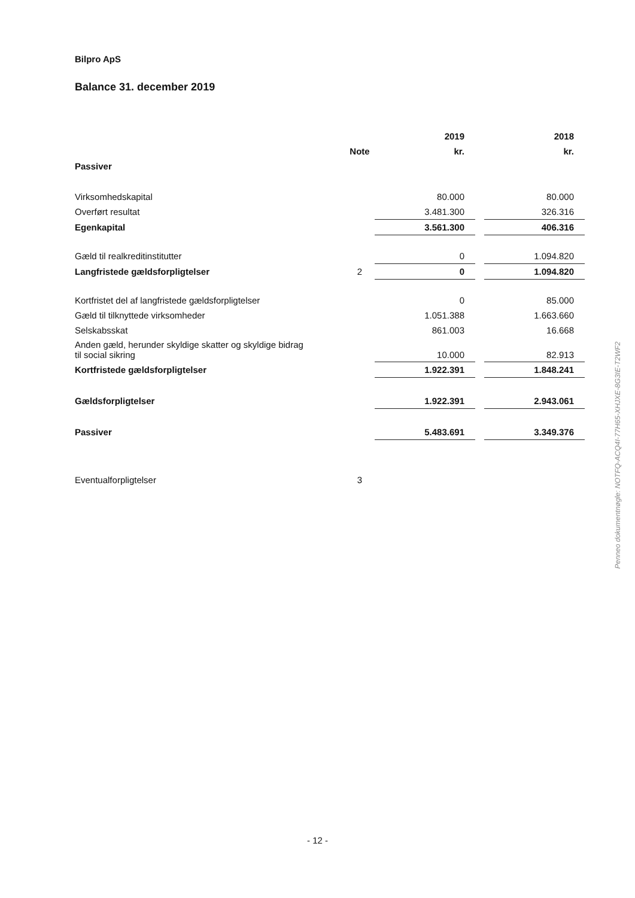Bilpro ApS
Balance 31. december 2019
| | | 2019 | | 2018 |
| --- | --- | --- | --- | --- |
| | Note | kr. | | kr. |
| Passiver | | | | |
| Virksomhedskapital | | 80.000 | | 80.000 |
| Overført resultat | | 3.481.300 | | 326.316 |
| Egenkapital | | 3.561.300 | | 406.316 |
| Gæld til realkreditinstitutter | | 0 | | 1.094.820 |
| Langfristede gældsforpligtelser | 2 | 0 | | 1.094.820 |
| Kortfristet del af langfristede gældsforpligtelser | | 0 | | 85.000 |
| Gæld til tilknyttede virksomheder | | 1.051.388 | | 1.663.660 |
| Selskabsskat | | 861.003 | | 16.668 |
| Anden gæld, herunder skyldige skatter og skyldige bidrag til social sikring | | 10.000 | | 82.913 |
| Kortfristede gældsforpligtelser | | 1.922.391 | | 1.848.241 |
| Gældsforpligtelser | | 1.922.391 | | 2.943.061 |
| Passiver | | 5.483.691 | | 3.349.376 |
| Eventualforpligtelser | 3 | | | |
- 12 -
Penneo dokumentnøgle: NOTFQ-ACQ4I-77H65-XHJXE-8G3IE-T2WF2